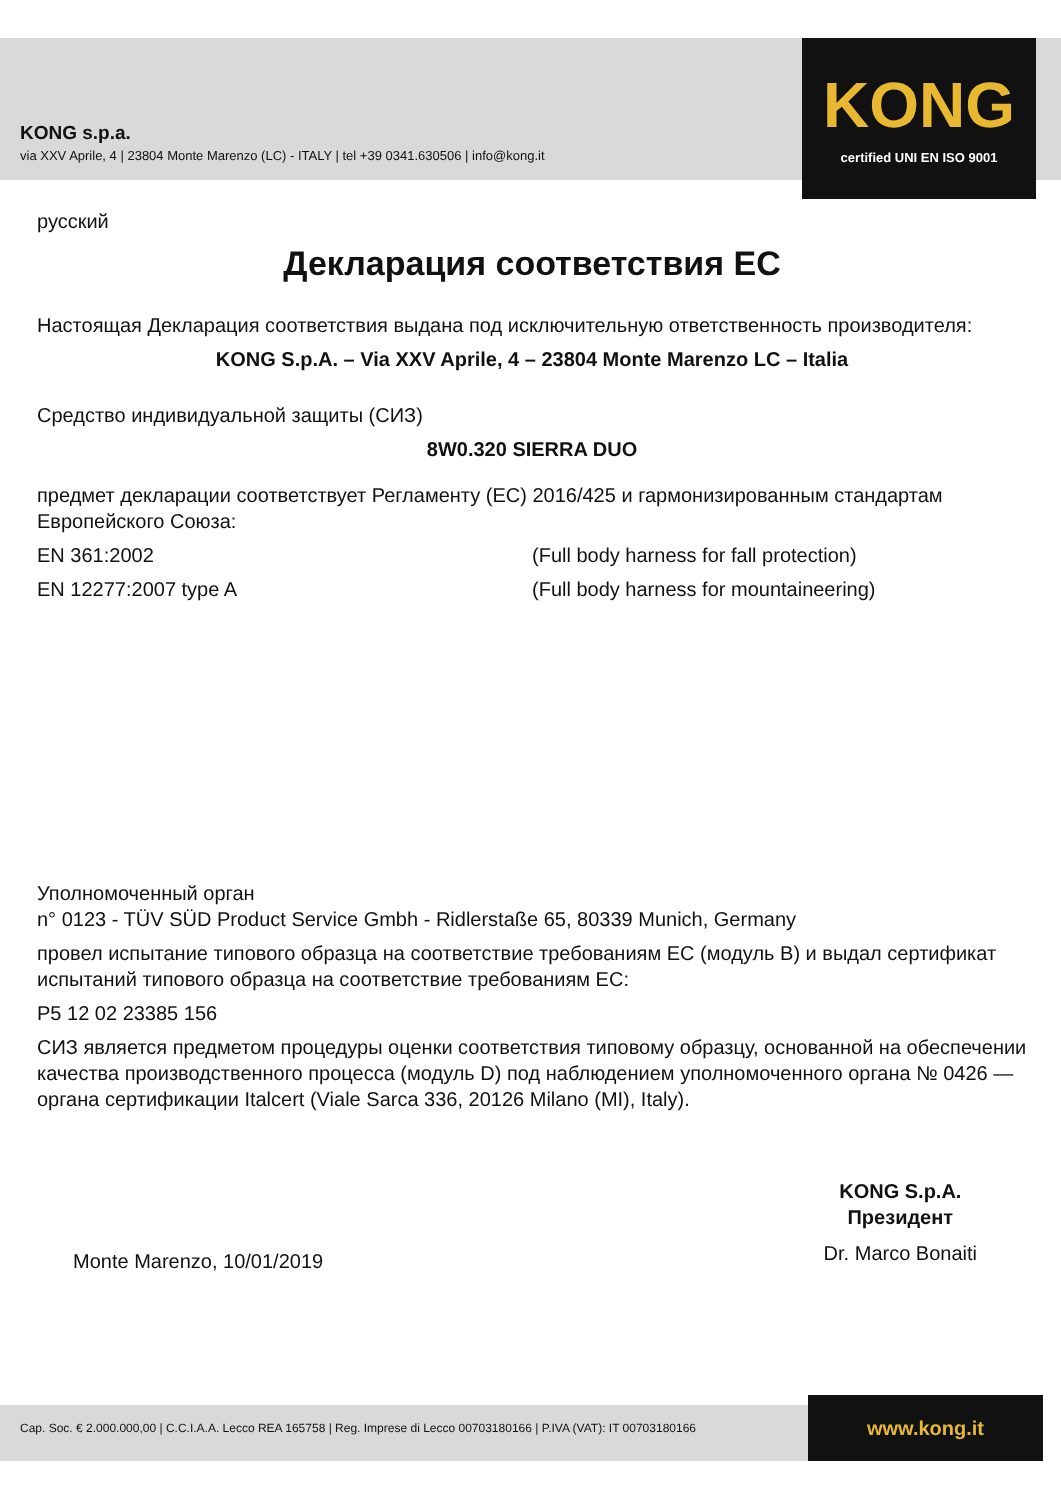KONG s.p.a.
via XXV Aprile, 4 | 23804 Monte Marenzo (LC) - ITALY | tel +39 0341.630506 | info@kong.it
KONG
certified UNI EN ISO 9001
русский
Декларация соответствия ЕС
Настоящая Декларация соответствия выдана под исключительную ответственность производителя:
KONG S.p.A. – Via XXV Aprile, 4 – 23804 Monte Marenzo LC – Italia
Средство индивидуальной защиты (СИЗ)
8W0.320 SIERRA DUO
предмет декларации соответствует Регламенту (ЕС) 2016/425 и гармонизированным стандартам Европейского Союза:
EN 361:2002 (Full body harness for fall protection)
EN 12277:2007 type A (Full body harness for mountaineering)
Уполномоченный орган
n° 0123 - TÜV SÜD Product Service Gmbh - Ridlerstaße 65, 80339 Munich, Germany
провел испытание типового образца на соответствие требованиям ЕС (модуль B) и выдал сертификат испытаний типового образца на соответствие требованиям ЕС:
P5 12 02 23385 156
СИЗ является предметом процедуры оценки соответствия типовому образцу, основанной на обеспечении качества производственного процесса (модуль D) под наблюдением уполномоченного органа № 0426 — органа сертификации Italcert (Viale Sarca 336, 20126 Milano (MI), Italy).
Monte Marenzo, 10/01/2019
KONG S.p.A.
Президент
Dr. Marco Bonaiti
Cap. Soc. € 2.000.000,00 | C.C.I.A.A. Lecco REA 165758 | Reg. Imprese di Lecco 00703180166 | P.IVA (VAT): IT 00703180166
www.kong.it